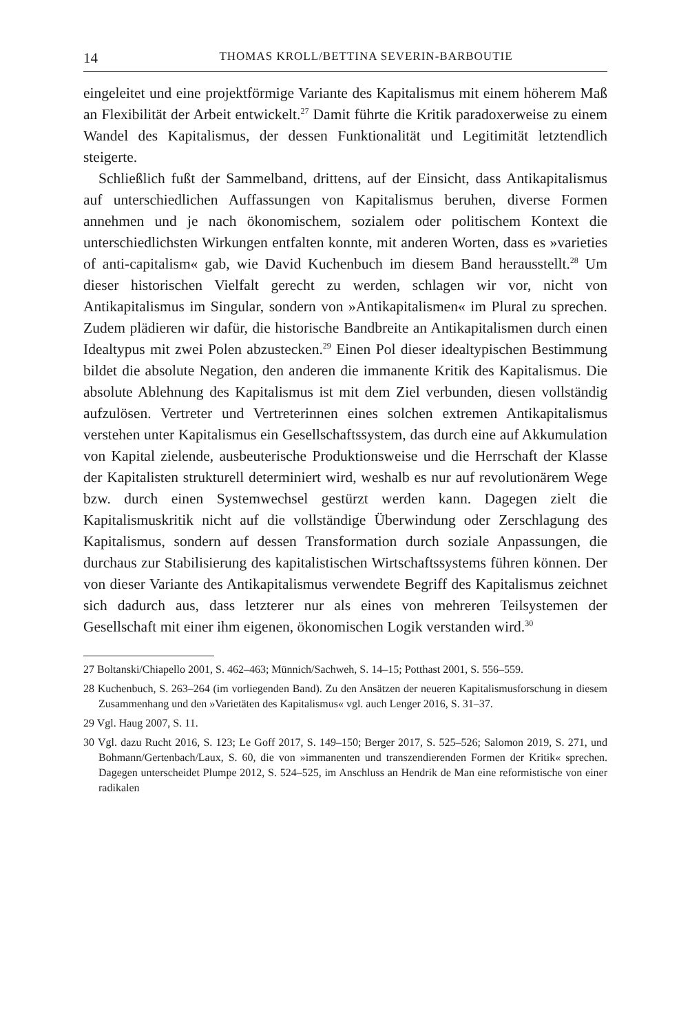14 THOMAS KROLL/BETTINA SEVERIN-BARBOUTIE
eingeleitet und eine projektförmige Variante des Kapitalismus mit einem höherem Maß an Flexibilität der Arbeit entwickelt.<sup>27</sup> Damit führte die Kritik paradoxerweise zu einem Wandel des Kapitalismus, der dessen Funktionalität und Legitimität letztendlich steigerte.
Schließlich fußt der Sammelband, drittens, auf der Einsicht, dass Antikapitalismus auf unterschiedlichen Auffassungen von Kapitalismus beruhen, diverse Formen annehmen und je nach ökonomischem, sozialem oder politischem Kontext die unterschiedlichsten Wirkungen entfalten konnte, mit anderen Worten, dass es »varieties of anti-capitalism« gab, wie David Kuchenbuch im diesem Band herausstellt.<sup>28</sup> Um dieser historischen Vielfalt gerecht zu werden, schlagen wir vor, nicht von Antikapitalismus im Singular, sondern von »Antikapitalismen« im Plural zu sprechen. Zudem plädieren wir dafür, die historische Bandbreite an Antikapitalismen durch einen Idealtypus mit zwei Polen abzustecken.<sup>29</sup> Einen Pol dieser idealtypischen Bestimmung bildet die absolute Negation, den anderen die immanente Kritik des Kapitalismus. Die absolute Ablehnung des Kapitalismus ist mit dem Ziel verbunden, diesen vollständig aufzulösen. Vertreter und Vertreterinnen eines solchen extremen Antikapitalismus verstehen unter Kapitalismus ein Gesellschaftssystem, das durch eine auf Akkumulation von Kapital zielende, ausbeuterische Produktionsweise und die Herrschaft der Klasse der Kapitalisten strukturell determiniert wird, weshalb es nur auf revolutionärem Wege bzw. durch einen Systemwechsel gestürzt werden kann. Dagegen zielt die Kapitalismuskritik nicht auf die vollständige Überwindung oder Zerschlagung des Kapitalismus, sondern auf dessen Transformation durch soziale Anpassungen, die durchaus zur Stabilisierung des kapitalistischen Wirtschaftssystems führen können. Der von dieser Variante des Antikapitalismus verwendete Begriff des Kapitalismus zeichnet sich dadurch aus, dass letzterer nur als eines von mehreren Teilsystemen der Gesellschaft mit einer ihm eigenen, ökonomischen Logik verstanden wird.<sup>30</sup>
27 Boltanski/Chiapello 2001, S. 462–463; Münnich/Sachweh, S. 14–15; Potthast 2001, S. 556–559.
28 Kuchenbuch, S. 263–264 (im vorliegenden Band). Zu den Ansätzen der neueren Kapitalismusforschung in diesem Zusammenhang und den »Varietäten des Kapitalismus« vgl. auch Lenger 2016, S. 31–37.
29 Vgl. Haug 2007, S. 11.
30 Vgl. dazu Rucht 2016, S. 123; Le Goff 2017, S. 149–150; Berger 2017, S. 525–526; Salomon 2019, S. 271, und Bohmann/Gertenbach/Laux, S. 60, die von »immanenten und transzendierenden Formen der Kritik« sprechen. Dagegen unterscheidet Plumpe 2012, S. 524–525, im Anschluss an Hendrik de Man eine reformistische von einer radikalen